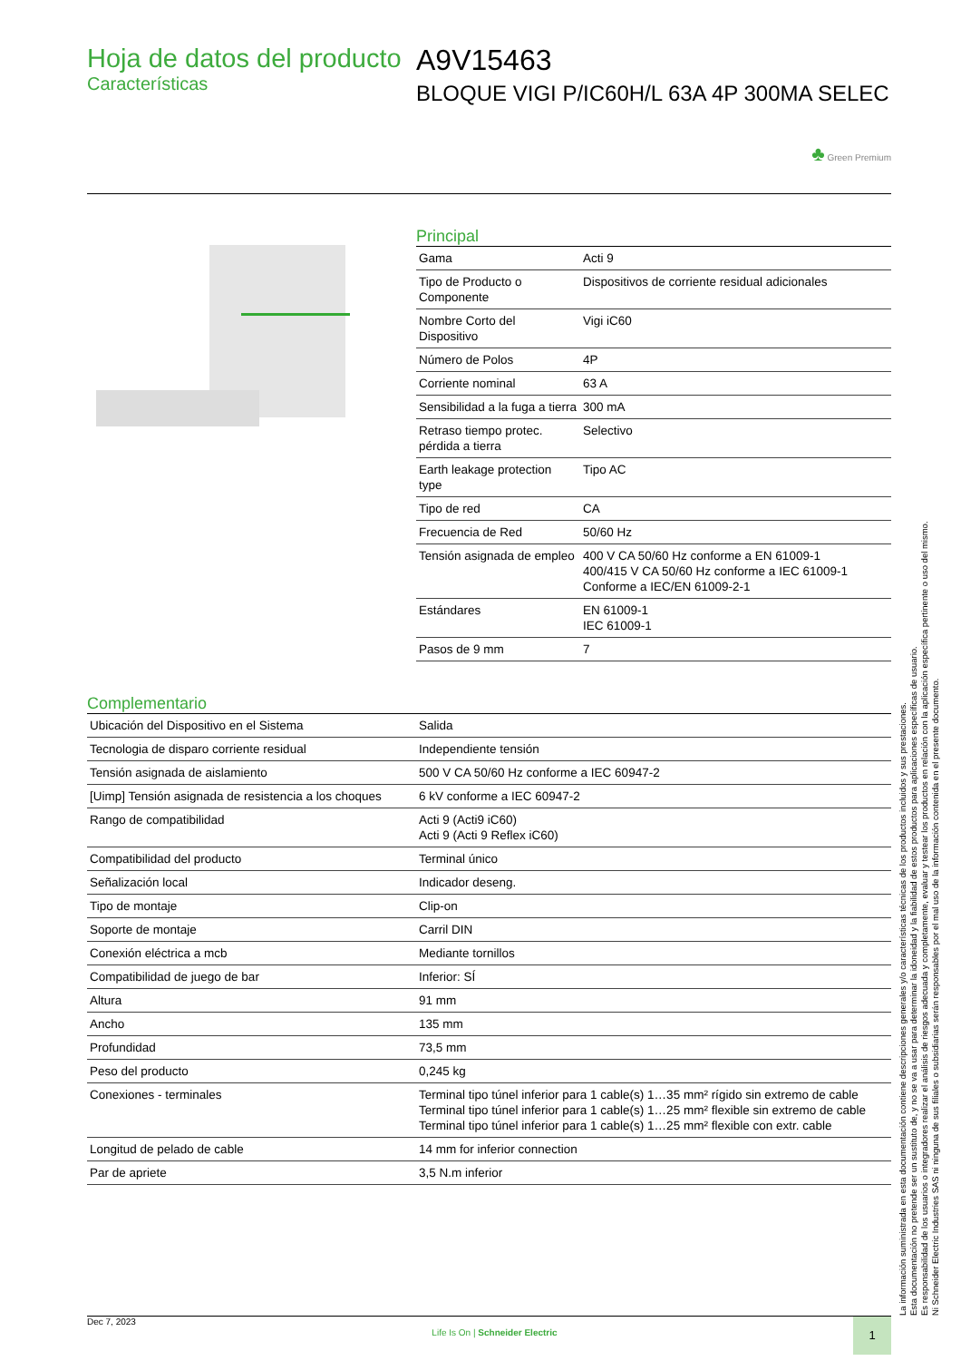Hoja de datos del producto
Características
A9V15463
BLOQUE VIGI P/IC60H/L 63A 4P 300MA SELEC
♣ Green Premium
Principal
| Gama | Acti 9 |
| Tipo de Producto o Componente | Dispositivos de corriente residual adicionales |
| Nombre Corto del Dispositivo | Vigi iC60 |
| Número de Polos | 4P |
| Corriente nominal | 63 A |
| Sensibilidad a la fuga a tierra | 300 mA |
| Retraso tiempo protec. pérdida a tierra | Selectivo |
| Earth leakage protection type | Tipo AC |
| Tipo de red | CA |
| Frecuencia de Red | 50/60 Hz |
| Tensión asignada de empleo | 400 V CA 50/60 Hz conforme a EN 61009-1 400/415 V CA 50/60 Hz conforme a IEC 61009-1 Conforme a IEC/EN 61009-2-1 |
| Estándares | EN 61009-1 IEC 61009-1 |
| Pasos de 9 mm | 7 |
Complementario
| Ubicación del Dispositivo en el Sistema | Salida |
| Tecnologia de disparo corriente residual | Independiente tensión |
| Tensión asignada de aislamiento | 500 V CA 50/60 Hz conforme a IEC 60947-2 |
| [Uimp] Tensión asignada de resistencia a los choques | 6 kV conforme a IEC 60947-2 |
| Rango de compatibilidad | Acti 9 (Acti9 iC60) Acti 9 (Acti 9 Reflex iC60) |
| Compatibilidad del producto | Terminal único |
| Señalización local | Indicador deseng. |
| Tipo de montaje | Clip-on |
| Soporte de montaje | Carril DIN |
| Conexión eléctrica a mcb | Mediante tornillos |
| Compatibilidad de juego de bar | Inferior: SÍ |
| Altura | 91 mm |
| Ancho | 135 mm |
| Profundidad | 73,5 mm |
| Peso del producto | 0,245 kg |
| Conexiones - terminales | Terminal tipo túnel inferior para 1 cable(s) 1…35 mm² rígido sin extremo de cable Terminal tipo túnel inferior para 1 cable(s) 1…25 mm² flexible sin extremo de cable Terminal tipo túnel inferior para 1 cable(s) 1…25 mm² flexible con extr. cable |
| Longitud de pelado de cable | 14 mm for inferior connection |
| Par de apriete | 3,5 N.m inferior |
La información suministrada en esta documentación contiene descripciones generales y/o características técnicas de los productos incluidos y sus prestaciones.
Esta documentación no pretende ser un sustituto de, y no se va a usar para determinar la idoneidad y la fiabilidad de estos productos para aplicaciones específicas de usuario.
Es responsabilidad de los usuarios o integradores realizar el análisis de riesgos adecuada y completamente, evaluar y testear los productos en relación con la aplicación específica pertinente o uso del mismo.
Ni Schneider Electric Industries SAS ni ninguna de sus filiales o subsidiarias serán responsables por el mal uso de la información contenida en el presente documento.
Dec 7, 2023 Life Is On | Schneider Electric 1